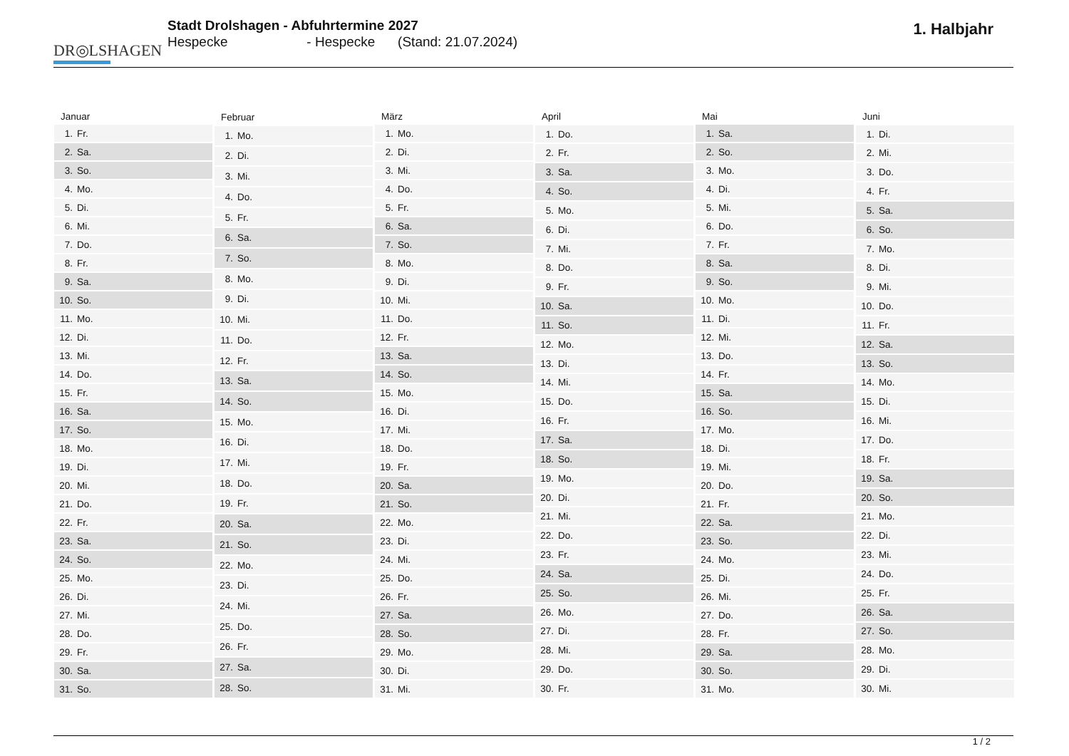DR◎LSHAGEN
Stadt Drolshagen - Abfuhrtermine 2027
Hespecke - Hespecke (Stand: 21.07.2024)
1. Halbjahr
| Januar | |
| --- | --- |
| 1. | Fr. |
| 2. | Sa. |
| 3. | So. |
| 4. | Mo. |
| 5. | Di. |
| 6. | Mi. |
| 7. | Do. |
| 8. | Fr. |
| 9. | Sa. |
| 10. | So. |
| 11. | Mo. |
| 12. | Di. |
| 13. | Mi. |
| 14. | Do. |
| 15. | Fr. |
| 16. | Sa. |
| 17. | So. |
| 18. | Mo. |
| 19. | Di. |
| 20. | Mi. |
| 21. | Do. |
| 22. | Fr. |
| 23. | Sa. |
| 24. | So. |
| 25. | Mo. |
| 26. | Di. |
| 27. | Mi. |
| 28. | Do. |
| 29. | Fr. |
| 30. | Sa. |
| 31. | So. |
| Februar | |
| --- | --- |
| 1. | Mo. |
| 2. | Di. |
| 3. | Mi. |
| 4. | Do. |
| 5. | Fr. |
| 6. | Sa. |
| 7. | So. |
| 8. | Mo. |
| 9. | Di. |
| 10. | Mi. |
| 11. | Do. |
| 12. | Fr. |
| 13. | Sa. |
| 14. | So. |
| 15. | Mo. |
| 16. | Di. |
| 17. | Mi. |
| 18. | Do. |
| 19. | Fr. |
| 20. | Sa. |
| 21. | So. |
| 22. | Mo. |
| 23. | Di. |
| 24. | Mi. |
| 25. | Do. |
| 26. | Fr. |
| 27. | Sa. |
| 28. | So. |
| März | |
| --- | --- |
| 1. | Mo. |
| 2. | Di. |
| 3. | Mi. |
| 4. | Do. |
| 5. | Fr. |
| 6. | Sa. |
| 7. | So. |
| 8. | Mo. |
| 9. | Di. |
| 10. | Mi. |
| 11. | Do. |
| 12. | Fr. |
| 13. | Sa. |
| 14. | So. |
| 15. | Mo. |
| 16. | Di. |
| 17. | Mi. |
| 18. | Do. |
| 19. | Fr. |
| 20. | Sa. |
| 21. | So. |
| 22. | Mo. |
| 23. | Di. |
| 24. | Mi. |
| 25. | Do. |
| 26. | Fr. |
| 27. | Sa. |
| 28. | So. |
| 29. | Mo. |
| 30. | Di. |
| 31. | Mi. |
| April | |
| --- | --- |
| 1. | Do. |
| 2. | Fr. |
| 3. | Sa. |
| 4. | So. |
| 5. | Mo. |
| 6. | Di. |
| 7. | Mi. |
| 8. | Do. |
| 9. | Fr. |
| 10. | Sa. |
| 11. | So. |
| 12. | Mo. |
| 13. | Di. |
| 14. | Mi. |
| 15. | Do. |
| 16. | Fr. |
| 17. | Sa. |
| 18. | So. |
| 19. | Mo. |
| 20. | Di. |
| 21. | Mi. |
| 22. | Do. |
| 23. | Fr. |
| 24. | Sa. |
| 25. | So. |
| 26. | Mo. |
| 27. | Di. |
| 28. | Mi. |
| 29. | Do. |
| 30. | Fr. |
| Mai | |
| --- | --- |
| 1. | Sa. |
| 2. | So. |
| 3. | Mo. |
| 4. | Di. |
| 5. | Mi. |
| 6. | Do. |
| 7. | Fr. |
| 8. | Sa. |
| 9. | So. |
| 10. | Mo. |
| 11. | Di. |
| 12. | Mi. |
| 13. | Do. |
| 14. | Fr. |
| 15. | Sa. |
| 16. | So. |
| 17. | Mo. |
| 18. | Di. |
| 19. | Mi. |
| 20. | Do. |
| 21. | Fr. |
| 22. | Sa. |
| 23. | So. |
| 24. | Mo. |
| 25. | Di. |
| 26. | Mi. |
| 27. | Do. |
| 28. | Fr. |
| 29. | Sa. |
| 30. | So. |
| 31. | Mo. |
| Juni | |
| --- | --- |
| 1. | Di. |
| 2. | Mi. |
| 3. | Do. |
| 4. | Fr. |
| 5. | Sa. |
| 6. | So. |
| 7. | Mo. |
| 8. | Di. |
| 9. | Mi. |
| 10. | Do. |
| 11. | Fr. |
| 12. | Sa. |
| 13. | So. |
| 14. | Mo. |
| 15. | Di. |
| 16. | Mi. |
| 17. | Do. |
| 18. | Fr. |
| 19. | Sa. |
| 20. | So. |
| 21. | Mo. |
| 22. | Di. |
| 23. | Mi. |
| 24. | Do. |
| 25. | Fr. |
| 26. | Sa. |
| 27. | So. |
| 28. | Mo. |
| 29. | Di. |
| 30. | Mi. |
1 / 2